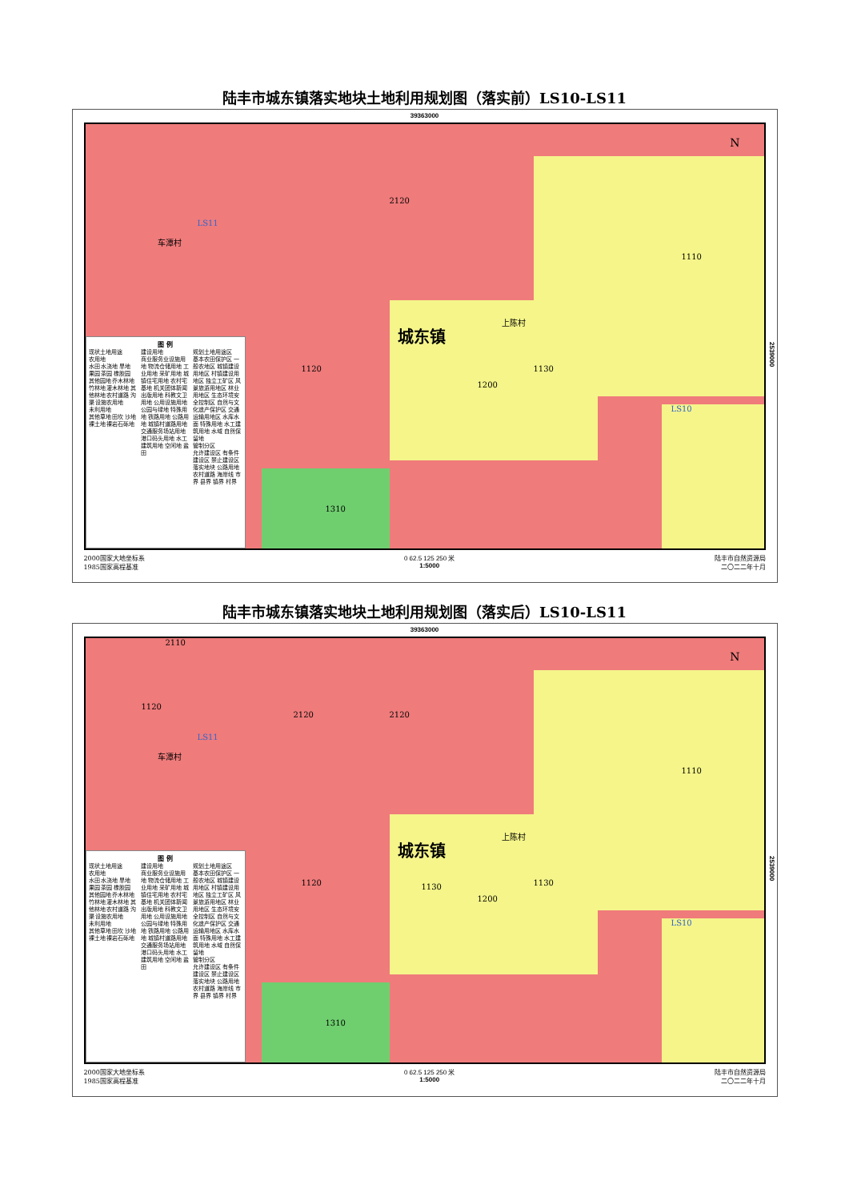陆丰市城东镇落实地块土地利用规划图（落实前）LS10-LS11
39363000
图 例
现状土地用途
农用地
水田 水浇地 旱地 果园 茶园 橡胶园 其他园地 乔木林地 竹林地 灌木林地 其他林地 农村道路 沟渠 设施农用地
未利用地
其他草地 田坎 沙地 裸土地 裸岩石砾地
建设用地
商业服务业设施用地 物流仓储用地 工业用地 采矿用地 城镇住宅用地 农村宅基地 机关团体新闻出版用地 科教文卫用地 公用设施用地 公园与绿地 特殊用地 铁路用地 公路用地 城镇村道路用地 交通服务场站用地 港口码头用地 水工建筑用地 空闲地 盐田
规划土地用途区
基本农田保护区 一般农地区 城镇建设用地区 村镇建设用地区 独立工矿区 风景旅游用地区 林业用地区 生态环境安全控制区 自然与文化遗产保护区 交通运输用地区 水库水面 特殊用地 水工建筑用地 水域 自然保留地
管制分区
允许建设区 有条件建设区 禁止建设区 落实地块 公路用地 农村道路 海岸线 市界 县界 镇界 村界
2120
车潭村
LS11
1110
上陈村
城东镇
1120 1130
1200
LS10
1310
N
2539000
2000国家大地坐标系
1985国家高程基准
0 62.5 125 250 米
1:5000
陆丰市自然资源局
二〇二二年十月
陆丰市城东镇落实地块土地利用规划图（落实后）LS10-LS11
39363000
图 例
现状土地用途
农用地
水田 水浇地 旱地 果园 茶园 橡胶园 其他园地 乔木林地 竹林地 灌木林地 其他林地 农村道路 沟渠 设施农用地
未利用地
其他草地 田坎 沙地 裸土地 裸岩石砾地
建设用地
商业服务业设施用地 物流仓储用地 工业用地 采矿用地 城镇住宅用地 农村宅基地 机关团体新闻出版用地 科教文卫用地 公用设施用地 公园与绿地 特殊用地 铁路用地 公路用地 城镇村道路用地 交通服务场站用地 港口码头用地 水工建筑用地 空闲地 盐田
规划土地用途区
基本农田保护区 一般农地区 城镇建设用地区 村镇建设用地区 独立工矿区 风景旅游用地区 林业用地区 生态环境安全控制区 自然与文化遗产保护区 交通运输用地区 水库水面 特殊用地 水工建筑用地 水域 自然保留地
管制分区
允许建设区 有条件建设区 禁止建设区 落实地块 公路用地 农村道路 海岸线 市界 县界 镇界 村界
2110
1120
2120 2120
LS11
车潭村
1110
上陈村
城东镇
1120 1130 1130
1200
LS10
1310
N
2539000
2000国家大地坐标系
1985国家高程基准
0 62.5 125 250 米
1:5000
陆丰市自然资源局
二〇二二年十月